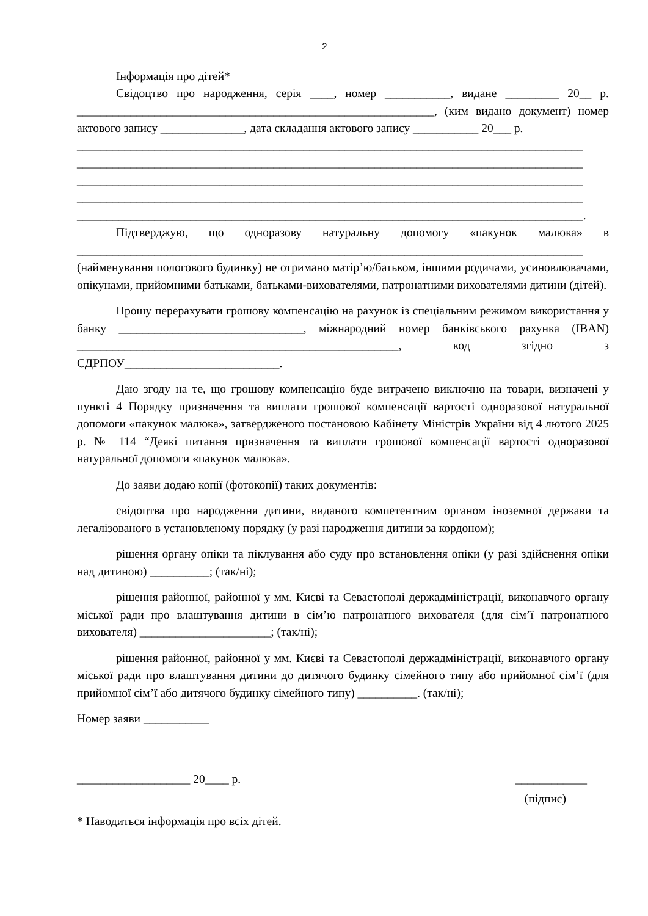2
Інформація про дітей*
Свідоцтво про народження, серія ____, номер ___________, видане _________ 20__ р. ____________________________________________________________, (ким видано документ) номер актового запису ______________, дата складання актового запису ___________ 20___ р.
_____________________________________________________________________________________
_____________________________________________________________________________________
_____________________________________________________________________________________
_____________________________________________________________________________________
_____________________________________________________________________________________.
Підтверджую, що одноразову натуральну допомогу «пакунок малюка» в _____________________________________________________________________________________ (найменування пологового будинку) не отримано матір’ю/батьком, іншими родичами, усиновлювачами, опікунами, прийомними батьками, батьками-вихователями, патронатними вихователями дитини (дітей).
Прошу перерахувати грошову компенсацію на рахунок із спеціальним режимом використання у банку _______________________________, міжнародний номер банківського рахунка (IBAN) ______________________________________________________, код згідно з ЄДРПОУ__________________________.
Даю згоду на те, що грошову компенсацію буде витрачено виключно на товари, визначені у пункті 4 Порядку призначення та виплати грошової компенсації вартості одноразової натуральної допомоги «пакунок малюка», затвердженого постановою Кабінету Міністрів України від 4 лютого 2025 р. № 114 “Деякі питання призначення та виплати грошової компенсації вартості одноразової натуральної допомоги «пакунок малюка».
До заяви додаю копії (фотокопії) таких документів:
свідоцтва про народження дитини, виданого компетентним органом іноземної держави та легалізованого в установленому порядку (у разі народження дитини за кордоном);
рішення органу опіки та піклування або суду про встановлення опіки (у разі здійснення опіки над дитиною) __________; (так/ні);
рішення районної, районної у мм. Києві та Севастополі держадміністрації, виконавчого органу міської ради про влаштування дитини в сім’ю патронатного вихователя (для сім’ї патронатного вихователя) ______________________; (так/ні);
рішення районної, районної у мм. Києві та Севастополі держадміністрації, виконавчого органу міської ради про влаштування дитини до дитячого будинку сімейного типу або прийомної сім’ї (для прийомної сім’ї або дитячого будинку сімейного типу) __________. (так/ні);
Номер заяви ___________
___________________ 20____ р. ____________
(підпис)
* Наводиться інформація про всіх дітей.